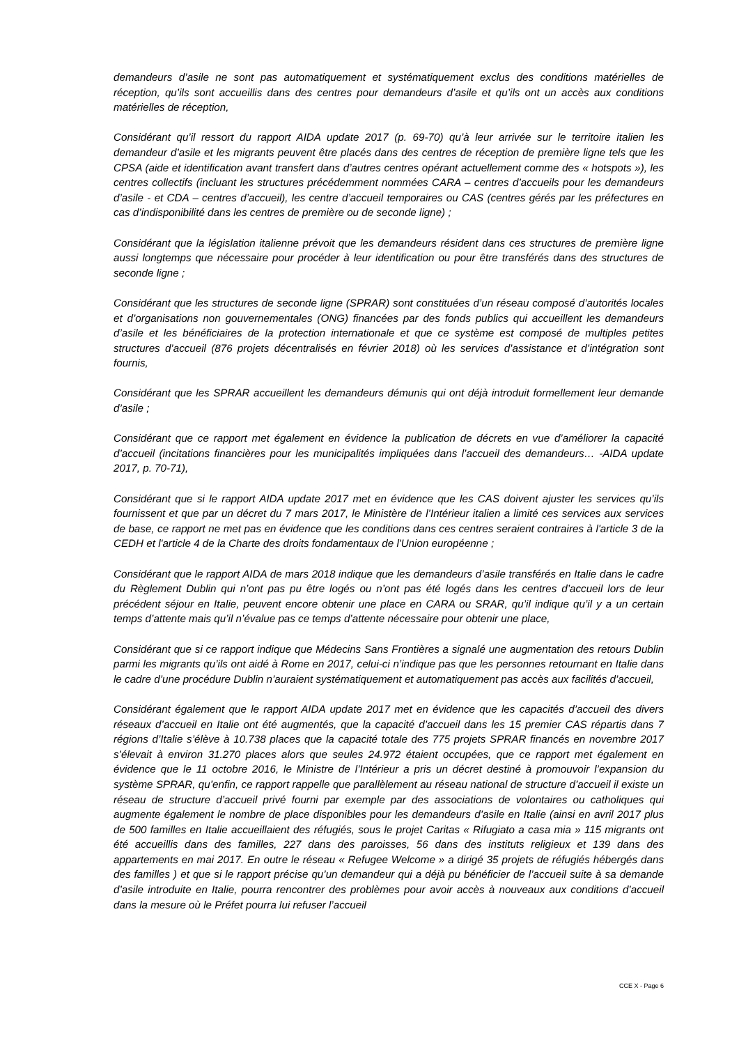demandeurs d’asile ne sont pas automatiquement et systématiquement exclus des conditions matérielles de réception, qu’ils sont accueillis dans des centres pour demandeurs d’asile et qu’ils ont un accès aux conditions matérielles de réception,
Considérant qu’il ressort du rapport AIDA update 2017 (p. 69-70) qu’à leur arrivée sur le territoire italien les demandeur d’asile et les migrants peuvent être placés dans des centres de réception de première ligne tels que les CPSA (aide et identification avant transfert dans d’autres centres opérant actuellement comme des « hotspots »), les centres collectifs (incluant les structures précédemment nommées CARA – centres d’accueils pour les demandeurs d’asile - et CDA – centres d’accueil), les centre d’accueil temporaires ou CAS (centres gérés par les préfectures en cas d’indisponibilité dans les centres de première ou de seconde ligne) ;
Considérant que la législation italienne prévoit que les demandeurs résident dans ces structures de première ligne aussi longtemps que nécessaire pour procéder à leur identification ou pour être transférés dans des structures de seconde ligne ;
Considérant que les structures de seconde ligne (SPRAR) sont constituées d’un réseau composé d’autorités locales et d’organisations non gouvernementales (ONG) financées par des fonds publics qui accueillent les demandeurs d’asile et les bénéficiaires de la protection internationale et que ce système est composé de multiples petites structures d’accueil (876 projets décentralisés en février 2018) où les services d’assistance et d’intégration sont fournis,
Considérant que les SPRAR accueillent les demandeurs démunis qui ont déjà introduit formellement leur demande d’asile ;
Considérant que ce rapport met également en évidence la publication de décrets en vue d’améliorer la capacité d’accueil (incitations financières pour les municipalités impliquées dans l’accueil des demandeurs… -AIDA update 2017, p. 70-71),
Considérant que si le rapport AIDA update 2017 met en évidence que les CAS doivent ajuster les services qu’ils fournissent et que par un décret du 7 mars 2017, le Ministère de l’Intérieur italien a limité ces services aux services de base, ce rapport ne met pas en évidence que les conditions dans ces centres seraient contraires à l'article 3 de la CEDH et l'article 4 de la Charte des droits fondamentaux de l'Union européenne ;
Considérant que le rapport AIDA de mars 2018 indique que les demandeurs d’asile transférés en Italie dans le cadre du Règlement Dublin qui n’ont pas pu être logés ou n’ont pas été logés dans les centres d’accueil lors de leur précédent séjour en Italie, peuvent encore obtenir une place en CARA ou SRAR, qu’il indique qu’il y a un certain temps d’attente mais qu’il n’évalue pas ce temps d’attente nécessaire pour obtenir une place,
Considérant que si ce rapport indique que Médecins Sans Frontières a signalé une augmentation des retours Dublin parmi les migrants qu’ils ont aidé à Rome en 2017, celui-ci n’indique pas que les personnes retournant en Italie dans le cadre d’une procédure Dublin n’auraient systématiquement et automatiquement pas accès aux facilités d’accueil,
Considérant également que le rapport AIDA update 2017 met en évidence que les capacités d’accueil des divers réseaux d’accueil en Italie ont été augmentés, que la capacité d’accueil dans les 15 premier CAS répartis dans 7 régions d’Italie s’élève à 10.738 places que la capacité totale des 775 projets SPRAR financés en novembre 2017 s’élevait à environ 31.270 places alors que seules 24.972 étaient occupées, que ce rapport met également en évidence que le 11 octobre 2016, le Ministre de l’Intérieur a pris un décret destiné à promouvoir l’expansion du système SPRAR, qu’enfin, ce rapport rappelle que parallèlement au réseau national de structure d’accueil il existe un réseau de structure d’accueil privé fourni par exemple par des associations de volontaires ou catholiques qui augmente également le nombre de place disponibles pour les demandeurs d’asile en Italie (ainsi en avril 2017 plus de 500 familles en Italie accueillaient des réfugiés, sous le projet Caritas « Rifugiato a casa mia » 115 migrants ont été accueillis dans des familles, 227 dans des paroisses, 56 dans des instituts religieux et 139 dans des appartements en mai 2017. En outre le réseau « Refugee Welcome » a dirigé 35 projets de réfugiés hébergés dans des familles ) et que si le rapport précise qu’un demandeur qui a déjà pu bénéficier de l’accueil suite à sa demande d’asile introduite en Italie, pourra rencontrer des problèmes pour avoir accès à nouveaux aux conditions d’accueil dans la mesure où le Préfet pourra lui refuser l’accueil
CCE X - Page 6